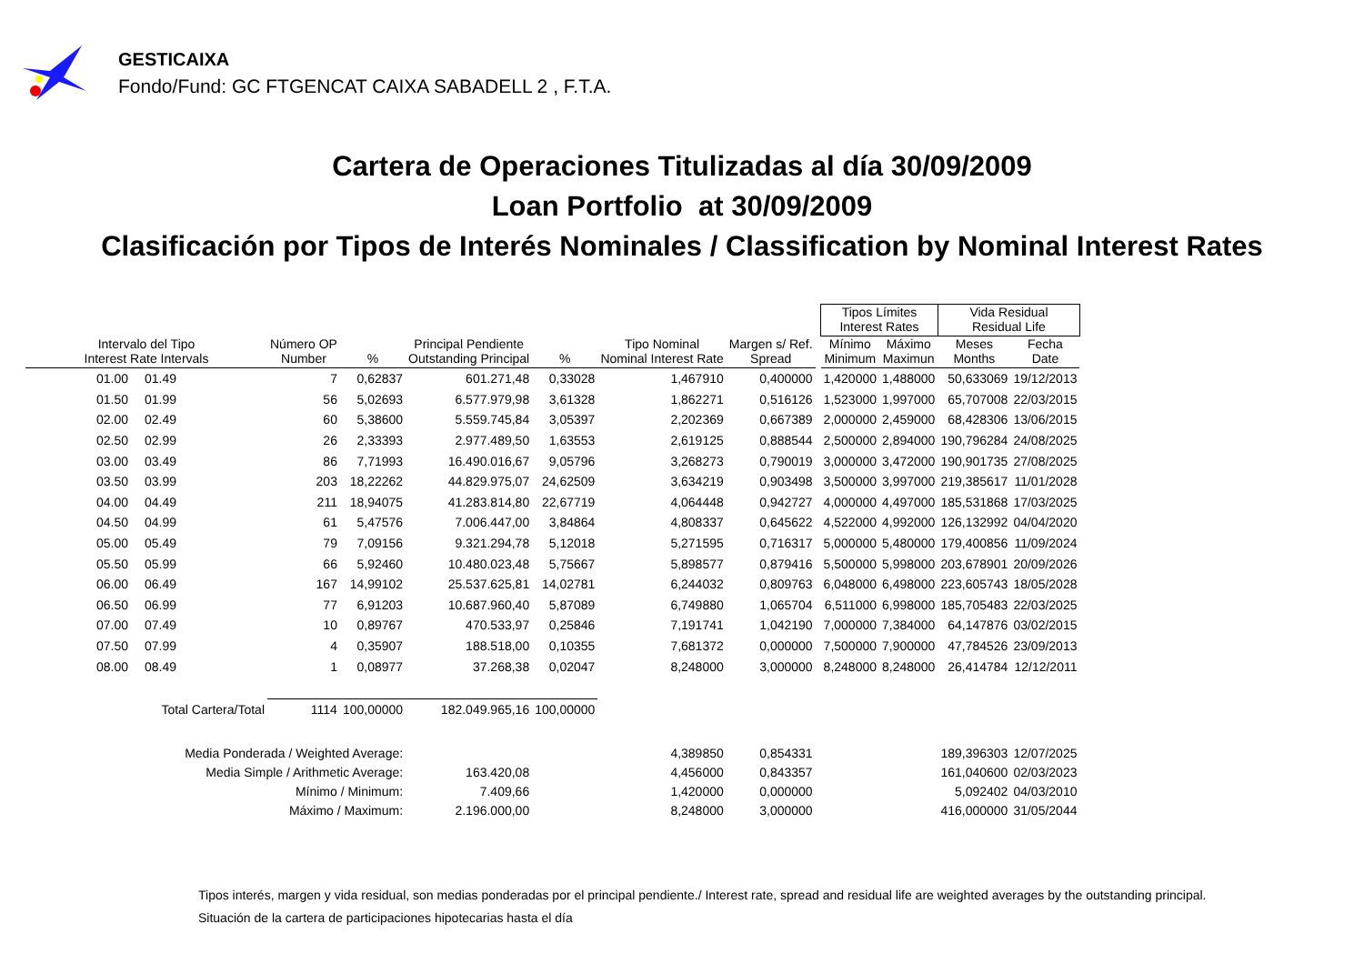GESTICAIXA
Fondo/Fund: GC FTGENCAT CAIXA SABADELL 2 , F.T.A.
Cartera de Operaciones Titulizadas al día 30/09/2009
Loan Portfolio at 30/09/2009
Clasificación por Tipos de Interés Nominales / Classification by Nominal Interest Rates
| | | | | | | | | | Tipos Límites Interest Rates | | Vida Residual Residual Life | |
| --- | --- | --- | --- | --- | --- | --- | --- | --- | --- | --- | --- | --- |
| Intervalo del Tipo Interest Rate Intervals | | Número OP Number | % | Principal Pendiente Outstanding Principal | % | Tipo Nominal Nominal Interest Rate | Margen s/ Ref. Spread | | Mínimo Minimum | Máximo Maximun | Meses Months | Fecha Date |
| 01.00 | 01.49 | 7 | 0,62837 | 601.271,48 | 0,33028 | 1,467910 | 0,400000 | | 1,420000 | 1,488000 | 50,633069 | 19/12/2013 |
| 01.50 | 01.99 | 56 | 5,02693 | 6.577.979,98 | 3,61328 | 1,862271 | 0,516126 | | 1,523000 | 1,997000 | 65,707008 | 22/03/2015 |
| 02.00 | 02.49 | 60 | 5,38600 | 5.559.745,84 | 3,05397 | 2,202369 | 0,667389 | | 2,000000 | 2,459000 | 68,428306 | 13/06/2015 |
| 02.50 | 02.99 | 26 | 2,33393 | 2.977.489,50 | 1,63553 | 2,619125 | 0,888544 | | 2,500000 | 2,894000 | 190,796284 | 24/08/2025 |
| 03.00 | 03.49 | 86 | 7,71993 | 16.490.016,67 | 9,05796 | 3,268273 | 0,790019 | | 3,000000 | 3,472000 | 190,901735 | 27/08/2025 |
| 03.50 | 03.99 | 203 | 18,22262 | 44.829.975,07 | 24,62509 | 3,634219 | 0,903498 | | 3,500000 | 3,997000 | 219,385617 | 11/01/2028 |
| 04.00 | 04.49 | 211 | 18,94075 | 41.283.814,80 | 22,67719 | 4,064448 | 0,942727 | | 4,000000 | 4,497000 | 185,531868 | 17/03/2025 |
| 04.50 | 04.99 | 61 | 5,47576 | 7.006.447,00 | 3,84864 | 4,808337 | 0,645622 | | 4,522000 | 4,992000 | 126,132992 | 04/04/2020 |
| 05.00 | 05.49 | 79 | 7,09156 | 9.321.294,78 | 5,12018 | 5,271595 | 0,716317 | | 5,000000 | 5,480000 | 179,400856 | 11/09/2024 |
| 05.50 | 05.99 | 66 | 5,92460 | 10.480.023,48 | 5,75667 | 5,898577 | 0,879416 | | 5,500000 | 5,998000 | 203,678901 | 20/09/2026 |
| 06.00 | 06.49 | 167 | 14,99102 | 25.537.625,81 | 14,02781 | 6,244032 | 0,809763 | | 6,048000 | 6,498000 | 223,605743 | 18/05/2028 |
| 06.50 | 06.99 | 77 | 6,91203 | 10.687.960,40 | 5,87089 | 6,749880 | 1,065704 | | 6,511000 | 6,998000 | 185,705483 | 22/03/2025 |
| 07.00 | 07.49 | 10 | 0,89767 | 470.533,97 | 0,25846 | 7,191741 | 1,042190 | | 7,000000 | 7,384000 | 64,147876 | 03/02/2015 |
| 07.50 | 07.99 | 4 | 0,35907 | 188.518,00 | 0,10355 | 7,681372 | 0,000000 | | 7,500000 | 7,900000 | 47,784526 | 23/09/2013 |
| 08.00 | 08.49 | 1 | 0,08977 | 37.268,38 | 0,02047 | 8,248000 | 3,000000 | | 8,248000 | 8,248000 | 26,414784 | 12/12/2011 |
| Total Cartera/Total | | 1114 | 100,00000 | 182.049.965,16 | 100,00000 | | | | | | | |
| Media Ponderada / Weighted Average: | | | | | | 4,389850 | 0,854331 | | | | 189,396303 | 12/07/2025 |
| Media Simple / Arithmetic Average: | | | | 163.420,08 | | 4,456000 | 0,843357 | | | | 161,040600 | 02/03/2023 |
| Mínimo / Minimum: | | | | 7.409,66 | | 1,420000 | 0,000000 | | | | 5,092402 | 04/03/2010 |
| Máximo / Maximum: | | | | 2.196.000,00 | | 8,248000 | 3,000000 | | | | 416,000000 | 31/05/2044 |
Tipos interés, margen y vida residual, son medias ponderadas por el principal pendiente./ Interest rate, spread and residual life are weighted averages by the outstanding principal.
Situación de la cartera de participaciones hipotecarias hasta el día